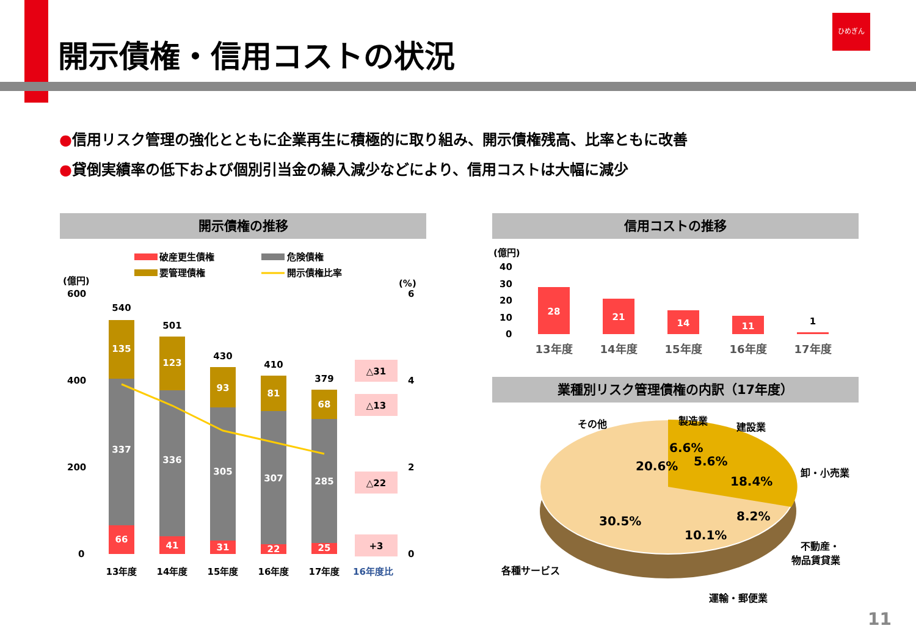開示債権・信用コストの状況
ひめぎん
●信用リスク管理の強化とともに企業再生に積極的に取り組み、開示債権残高、比率ともに改善
●貸倒実績率の低下および個別引当金の繰入減少などにより、信用コストは大幅に減少
開示債権の推移
破産更生債権
危険債権
要管理債権
開示債権比率
(億円)
(%)
600
400
200
0
6
4
2
0
135
337
66
123
336
41
93
305
31
81
307
22
68
285
25
540
501
430
410
379
13年度
14年度
15年度
16年度
17年度
16年度比
△31
△13
△22
+3
信用コストの推移
(億円)
40
30
20
10
0
28
21
14
11
1
13年度
14年度
15年度
16年度
17年度
業種別リスク管理債権の内訳（17年度）
その他
製造業
建設業
卸・小売業
不動産・
物品賃貸業
運輸・郵便業
各種サービス
6.6%
5.6%
18.4%
8.2%
10.1%
30.5%
20.6%
11